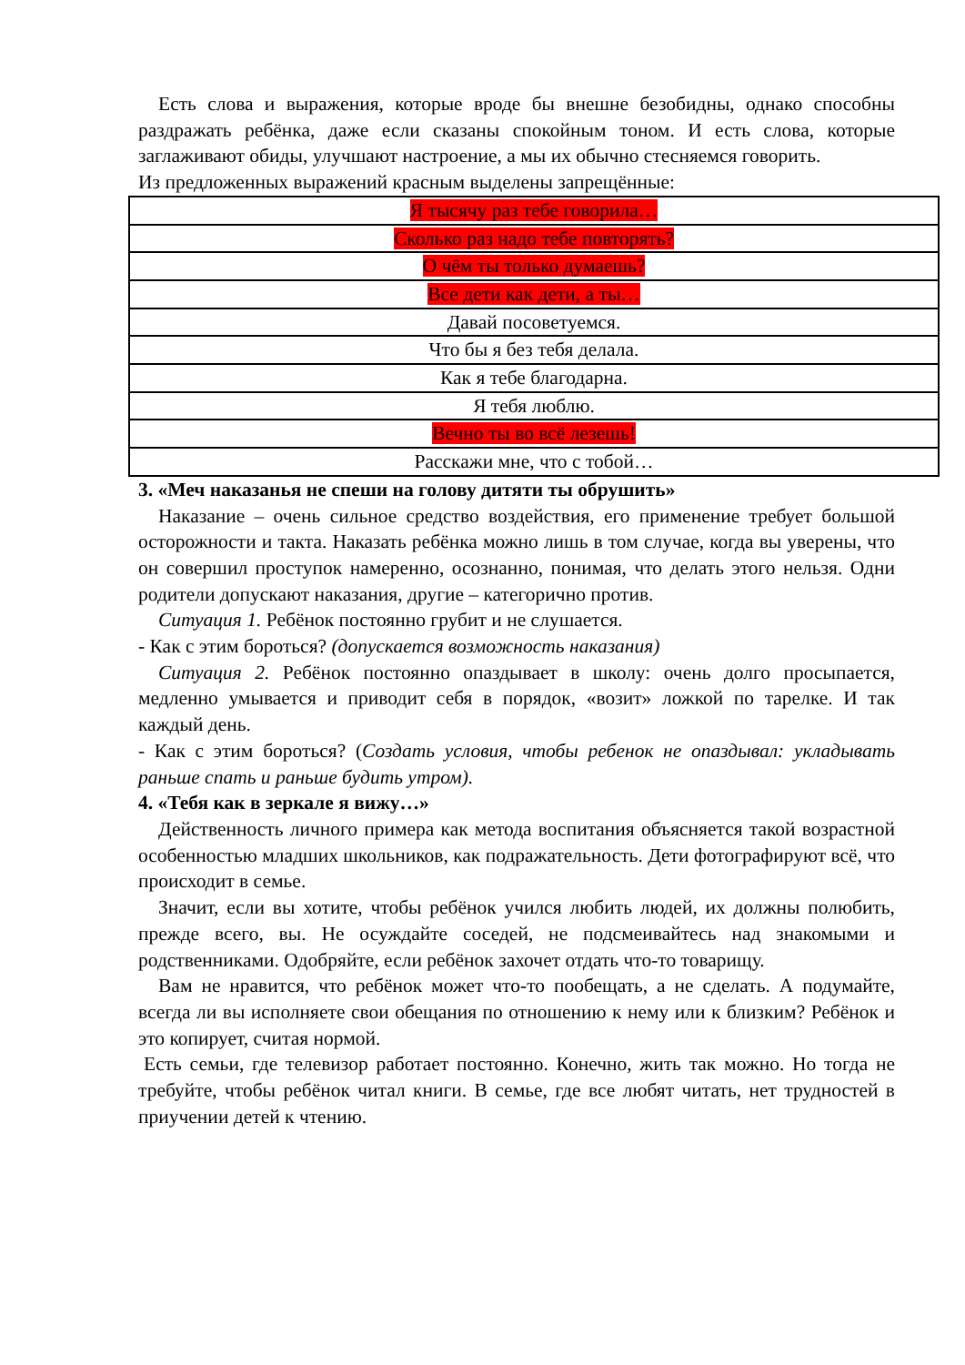Есть слова и выражения, которые вроде бы внешне безобидны, однако способны раздражать ребёнка, даже если сказаны спокойным тоном. И есть слова, которые заглаживают обиды, улучшают настроение, а мы их обычно стесняемся говорить.
Из предложенных выражений красным выделены запрещённые:
| Я тысячу раз тебе говорила… |
| Сколько раз надо тебе повторять? |
| О чём ты только думаешь? |
| Все дети как дети, а ты… |
| Давай посоветуемся. |
| Что бы я без тебя делала. |
| Как я тебе благодарна. |
| Я тебя люблю. |
| Вечно ты во всё лезешь! |
| Расскажи мне, что с тобой… |
3. «Меч наказанья не спеши на голову дитяти ты обрушить»
Наказание – очень сильное средство воздействия, его применение требует большой осторожности и такта. Наказать ребёнка можно лишь в том случае, когда вы уверены, что он совершил проступок намеренно, осознанно, понимая, что делать этого нельзя. Одни родители допускают наказания, другие – категорично против.
Ситуация 1. Ребёнок постоянно грубит и не слушается.
- Как с этим бороться? (допускается возможность наказания)
Ситуация 2. Ребёнок постоянно опаздывает в школу: очень долго просыпается, медленно умывается и приводит себя в порядок, «возит» ложкой по тарелке. И так каждый день.
- Как с этим бороться? (Создать условия, чтобы ребенок не опаздывал: укладывать раньше спать и раньше будить утром).
4. «Тебя как в зеркале я вижу…»
Действенность личного примера как метода воспитания объясняется такой возрастной особенностью младших школьников, как подражательность. Дети фотографируют всё, что происходит в семье.
Значит, если вы хотите, чтобы ребёнок учился любить людей, их должны полюбить, прежде всего, вы. Не осуждайте соседей, не подсмеивайтесь над знакомыми и родственниками. Одобряйте, если ребёнок захочет отдать что-то товарищу.
Вам не нравится, что ребёнок может что-то пообещать, а не сделать. А подумайте, всегда ли вы исполняете свои обещания по отношению к нему или к близким? Ребёнок и это копирует, считая нормой.
Есть семьи, где телевизор работает постоянно. Конечно, жить так можно. Но тогда не требуйте, чтобы ребёнок читал книги. В семье, где все любят читать, нет трудностей в приучении детей к чтению.